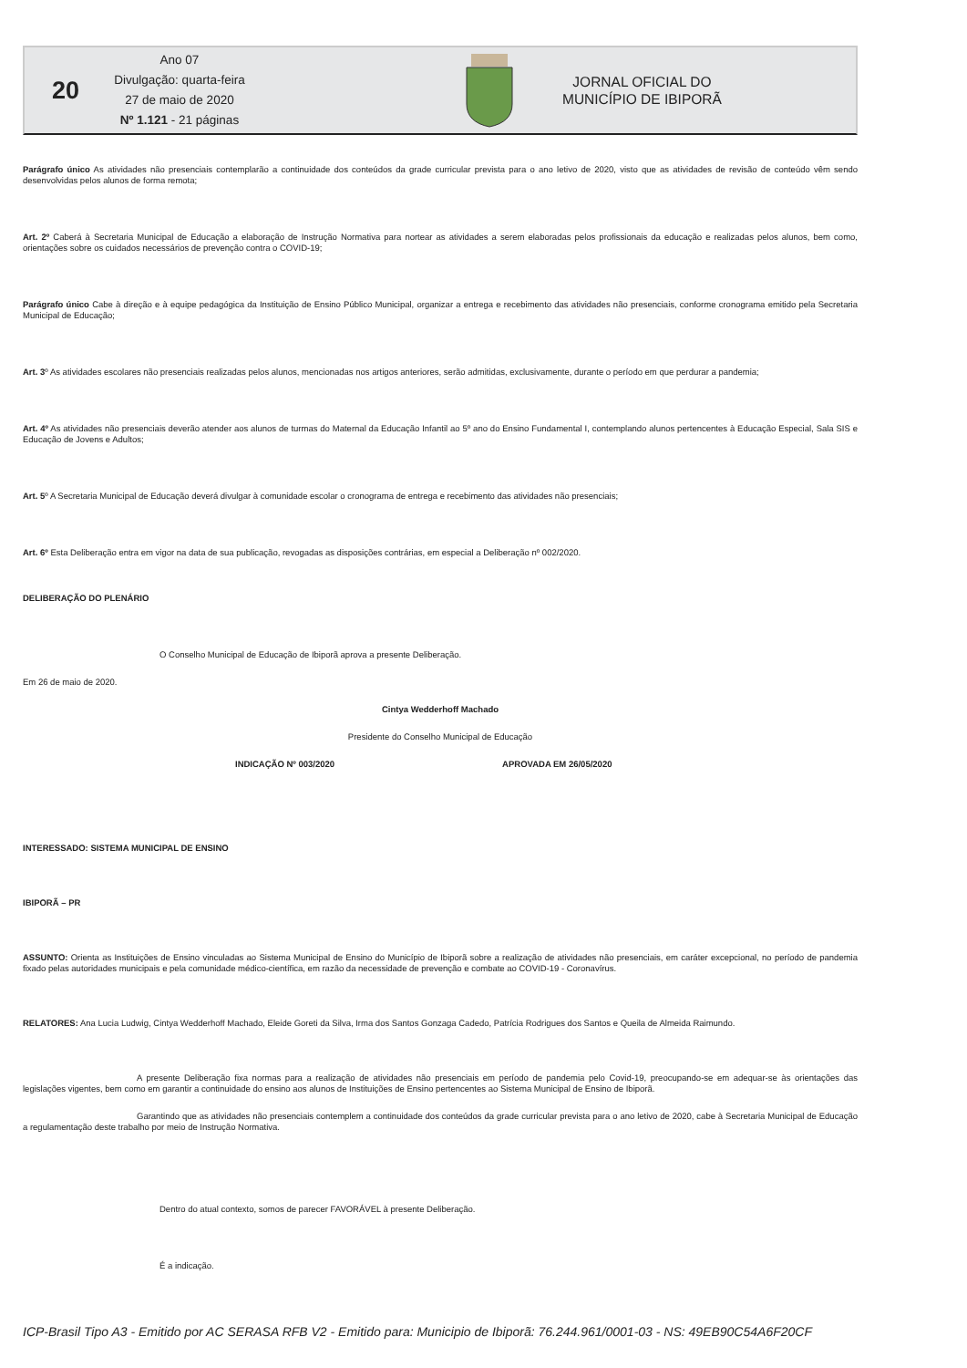20
Ano 07
Divulgação: quarta-feira
27 de maio de 2020
Nº 1.121 - 21 páginas
JORNAL OFICIAL DO
MUNICÍPIO DE IBIPORÃ
Parágrafo único As atividades não presenciais contemplarão a continuidade dos conteúdos da grade curricular prevista para o ano letivo de 2020, visto que as atividades de revisão de conteúdo vêm sendo desenvolvidas pelos alunos de forma remota;
Art. 2º Caberá à Secretaria Municipal de Educação a elaboração de Instrução Normativa para nortear as atividades a serem elaboradas pelos profissionais da educação e realizadas pelos alunos, bem como, orientações sobre os cuidados necessários de prevenção contra o COVID-19;
Parágrafo único Cabe à direção e à equipe pedagógica da Instituição de Ensino Público Municipal, organizar a entrega e recebimento das atividades não presenciais, conforme cronograma emitido pela Secretaria Municipal de Educação;
Art. 3º As atividades escolares não presenciais realizadas pelos alunos, mencionadas nos artigos anteriores, serão admitidas, exclusivamente, durante o período em que perdurar a pandemia;
Art. 4º As atividades não presenciais deverão atender aos alunos de turmas do Maternal da Educação Infantil ao 5º ano do Ensino Fundamental I, contemplando alunos pertencentes à Educação Especial, Sala SIS e Educação de Jovens e Adultos;
Art. 5º A Secretaria Municipal de Educação deverá divulgar à comunidade escolar o cronograma de entrega e recebimento das atividades não presenciais;
Art. 6º Esta Deliberação entra em vigor na data de sua publicação, revogadas as disposições contrárias, em especial a Deliberação nº 002/2020.
DELIBERAÇÃO DO PLENÁRIO
O Conselho Municipal de Educação de Ibiporã aprova a presente Deliberação.
Em 26 de maio de 2020.
Cintya Wedderhoff Machado
Presidente do Conselho Municipal de Educação
INDICAÇÃO Nº 003/2020 APROVADA EM 26/05/2020
INTERESSADO: SISTEMA MUNICIPAL DE ENSINO
IBIPORÃ – PR
ASSUNTO: Orienta as Instituições de Ensino vinculadas ao Sistema Municipal de Ensino do Município de Ibiporã sobre a realização de atividades não presenciais, em caráter excepcional, no período de pandemia fixado pelas autoridades municipais e pela comunidade médico-científica, em razão da necessidade de prevenção e combate ao COVID-19 - Coronavírus.
RELATORES: Ana Lucia Ludwig, Cintya Wedderhoff Machado, Eleide Goreti da Silva, Irma dos Santos Gonzaga Cadedo, Patrícia Rodrigues dos Santos e Queila de Almeida Raimundo.
A presente Deliberação fixa normas para a realização de atividades não presenciais em período de pandemia pelo Covid-19, preocupando-se em adequar-se às orientações das legislações vigentes, bem como em garantir a continuidade do ensino aos alunos de Instituições de Ensino pertencentes ao Sistema Municipal de Ensino de Ibiporã.
Garantindo que as atividades não presenciais contemplem a continuidade dos conteúdos da grade curricular prevista para o ano letivo de 2020, cabe à Secretaria Municipal de Educação a regulamentação deste trabalho por meio de Instrução Normativa.
Dentro do atual contexto, somos de parecer FAVORÁVEL à presente Deliberação.
É a indicação.
ICP-Brasil Tipo A3 - Emitido por AC SERASA RFB V2 - Emitido para: Municipio de Ibiporã: 76.244.961/0001-03 - NS: 49EB90C54A6F20CF